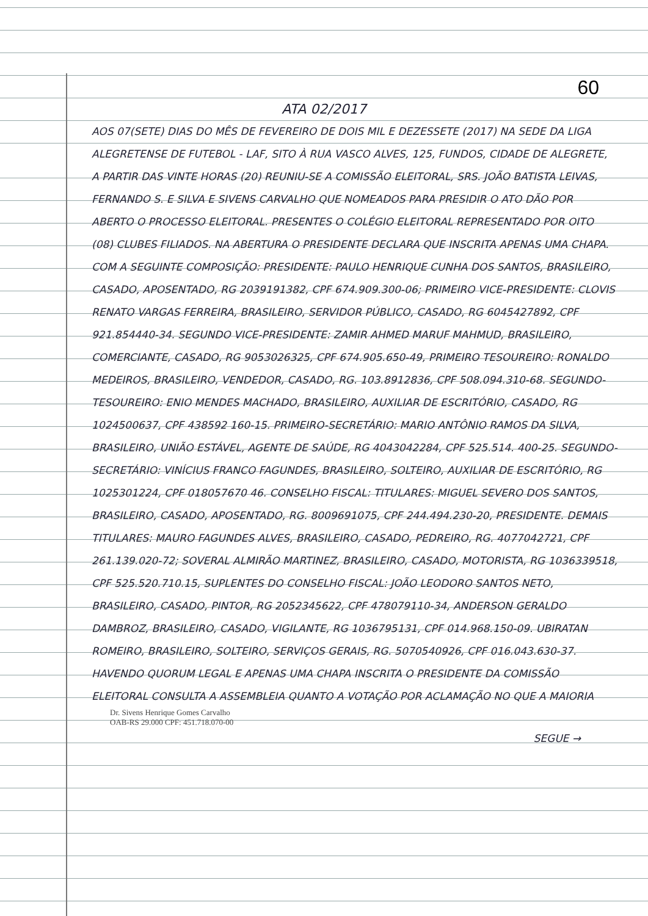60
ATA 02/2017
AOS 07(SETE) DIAS DO MÊS DE FEVEREIRO DE DOIS MIL E DEZESSETE (2017) NA SEDE DA LIGA ALEGRETENSE DE FUTEBOL - LAF, SITO À RUA VASCO ALVES, 125, FUNDOS, CIDADE DE ALEGRETE, A PARTIR DAS VINTE HORAS (20) REUNIU-SE A COMISSÃO ELEITORAL, SRS. JOÃO BATISTA LEIVAS, FERNANDO S. E SILVA E SIVENS CARVALHO QUE NOMEADOS PARA PRESIDIR O ATO DÃO POR ABERTO O PROCESSO ELEITORAL. PRESENTES O COLÉGIO ELEITORAL REPRESENTADO POR OITO (08) CLUBES FILIADOS. NA ABERTURA O PRESIDENTE DECLARA QUE INSCRITA APENAS UMA CHAPA. COM A SEGUINTE COMPOSIÇÃO: PRESIDENTE: PAULO HENRIQUE CUNHA DOS SANTOS, BRASILEIRO, CASADO, APOSENTADO, RG 2039191382, CPF 674.909.300-06; PRIMEIRO VICE-PRESIDENTE: CLOVIS RENATO VARGAS FERREIRA, BRASILEIRO, SERVIDOR PÚBLICO, CASADO, RG 6045427892, CPF 921.854440-34. SEGUNDO VICE-PRESIDENTE: ZAMIR AHMED MARUF MAHMUD, BRASILEIRO, COMERCIANTE, CASADO, RG 9053026325, CPF 674.905.650-49, PRIMEIRO TESOUREIRO: RONALDO MEDEIROS, BRASILEIRO, VENDEDOR, CASADO, RG. 103.8912836, CPF 508.094.310-68. SEGUNDO-TESOUREIRO: ENIO MENDES MACHADO, BRASILEIRO, AUXILIAR DE ESCRITÓRIO, CASADO, RG 1024500637, CPF 438592 160-15. PRIMEIRO-SECRETÁRIO: MARIO ANTÔNIO RAMOS DA SILVA, BRASILEIRO, UNIÃO ESTÁVEL, AGENTE DE SAÚDE, RG 4043042284, CPF 525.514. 400-25. SEGUNDO-SECRETÁRIO: VINÍCIUS FRANCO FAGUNDES, BRASILEIRO, SOLTEIRO, AUXILIAR DE ESCRITÓRIO, RG 1025301224, CPF 018057670 46. CONSELHO FISCAL: TITULARES: MIGUEL SEVERO DOS SANTOS, BRASILEIRO, CASADO, APOSENTADO, RG. 8009691075, CPF 244.494.230-20, PRESIDENTE. DEMAIS TITULARES: MAURO FAGUNDES ALVES, BRASILEIRO, CASADO, PEDREIRO, RG. 4077042721, CPF 261.139.020-72; SOVERAL ALMIRÃO MARTINEZ, BRASILEIRO, CASADO, MOTORISTA, RG 1036339518, CPF 525.520.710.15, SUPLENTES DO CONSELHO FISCAL: JOÃO LEODORO SANTOS NETO, BRASILEIRO, CASADO, PINTOR, RG 2052345622, CPF 478079110-34, ANDERSON GERALDO DAMBROZ, BRASILEIRO, CASADO, VIGILANTE, RG 1036795131, CPF 014.968.150-09. UBIRATAN ROMEIRO, BRASILEIRO, SOLTEIRO, SERVIÇOS GERAIS, RG. 5070540926, CPF 016.043.630-37. HAVENDO QUORUM LEGAL E APENAS UMA CHAPA INSCRITA O PRESIDENTE DA COMISSÃO ELEITORAL CONSULTA A ASSEMBLEIA QUANTO A VOTAÇÃO POR ACLAMAÇÃO NO QUE A MAIORIA
Dr. Sivens Henrique Gomes Carvalho
OAB-RS 29.000 CPF: 451.718.070-00
SEGUE →